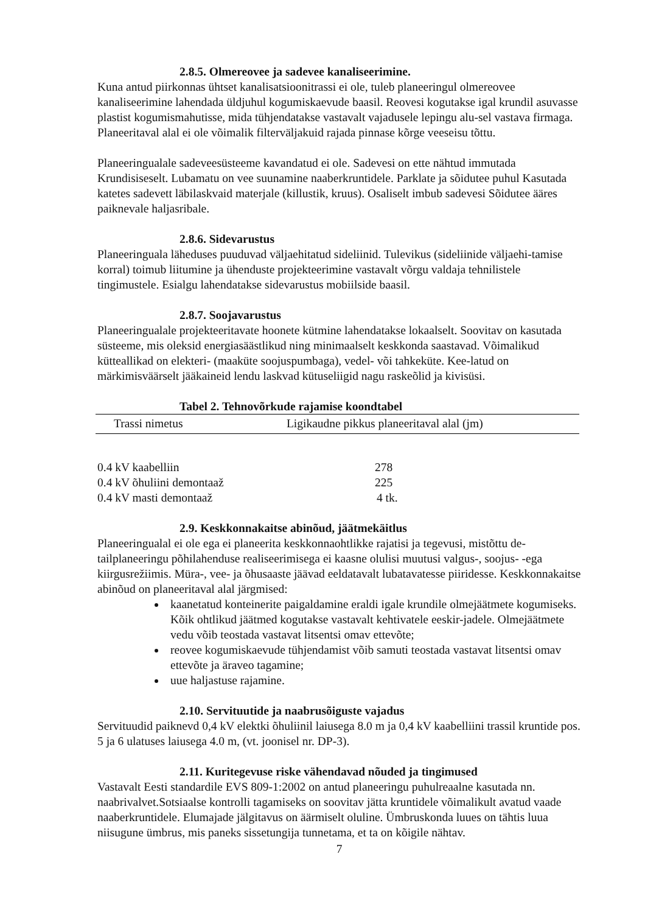2.8.5. Olmereovee ja sadevee kanaliseerimine.
Kuna antud piirkonnas ühtset kanalisatsioonitrassi ei ole, tuleb planeeringul olmereovee kanaliseerimine lahendada üldjuhul kogumiskaevude baasil. Reovesi kogutakse igal krundil asuvasse plastist kogumismahutisse, mida tühjendatakse vastavalt vajadusele lepingu alu-sel vastava firmaga.
Planeeritaval alal ei ole võimalik filterväljakuid rajada pinnase kõrge veeseisu tõttu.
Planeeringualale sadeveesüsteeme kavandatud ei ole. Sadevesi on ette nähtud immutada Krundisiseselt. Lubamatu on vee suunamine naaberkruntidele. Parklate ja sõidutee puhul Kasutada katetes sadevett läbilaskvaid materjale (killustik, kruus). Osaliselt imbub sadevesi Sõidutee ääres paiknevale haljasribale.
2.8.6. Sidevarustus
Planeeringuala läheduses puuduvad väljaehitatud sideliinid. Tulevikus (sideliinide väljaehi-tamise korral) toimub liitumine ja ühenduste projekteerimine vastavalt võrgu valdaja tehnilistele tingimustele. Esialgu lahendatakse sidevarustus mobiilside baasil.
2.8.7. Soojavarustus
Planeeringualale projekteeritavate hoonete kütmine lahendatakse lokaalselt. Soovitav on kasutada süsteeme, mis oleksid energiasäästlikud ning minimaalselt keskkonda saastavad. Võimalikud kütteallikad on elekteri- (maaküte soojuspumbaga), vedel- või tahkeküte. Kee-latud on märkimisväärselt jääkaineid lendu laskvad kütuseliigid nagu raskeõlid ja kivisüsi.
Tabel 2. Tehnovõrkude rajamise koondtabel
| Trassi nimetus | Ligikaudne pikkus planeeritaval alal (jm) |
| --- | --- |
| 0.4 kV kaabelliin | 278 |
| 0.4 kV õhuliini demontaaž | 225 |
| 0.4 kV masti demontaaž | 4 tk. |
2.9. Keskkonnakaitse abinõud, jäätmekäitlus
Planeeringualal ei ole ega ei planeerita keskkonnaohtlikke rajatisi ja tegevusi, mistõttu de-tailplaneeringu põhilahenduse realiseerimisega ei kaasne olulisi muutusi valgus-, soojus- -ega kiirgusrežiimis. Müra-, vee- ja õhusaaste jäävad eeldatavalt lubatavatesse piiridesse. Keskkonnakaitse abinõud on planeeritaval alal järgmised:
kaanetatud konteinerite paigaldamine eraldi igale krundile olmejäätmete kogumiseks. Kõik ohtlikud jäätmed kogutakse vastavalt kehtivatele eeskir-jadele. Olmejäätmete vedu võib teostada vastavat litsentsi omav ettevõte;
reovee kogumiskaevude tühjendamist võib samuti teostada vastavat litsentsi omav ettevõte ja äraveo tagamine;
uue haljastuse rajamine.
2.10. Servituutide ja naabrusõiguste vajadus
Servituudid paiknevd 0,4 kV elektki õhuliinil laiusega 8.0 m ja 0,4 kV kaabelliini trassil kruntide pos. 5 ja 6 ulatuses laiusega 4.0 m, (vt. joonisel nr. DP-3).
2.11. Kuritegevuse riske vähendavad nõuded ja tingimused
Vastavalt Eesti standardile EVS 809-1:2002 on antud planeeringu puhulreaalne kasutada nn. naabrivalvet.Sotsiaalse kontrolli tagamiseks on soovitav jätta kruntidele võimalikult avatud vaade naaberkruntidele. Elumajade jälgitavus on äärmiselt oluline. Ümbruskonda luues on tähtis luua niisugune ümbrus, mis paneks sissetungija tunnetama, et ta on kõigile nähtav.
7